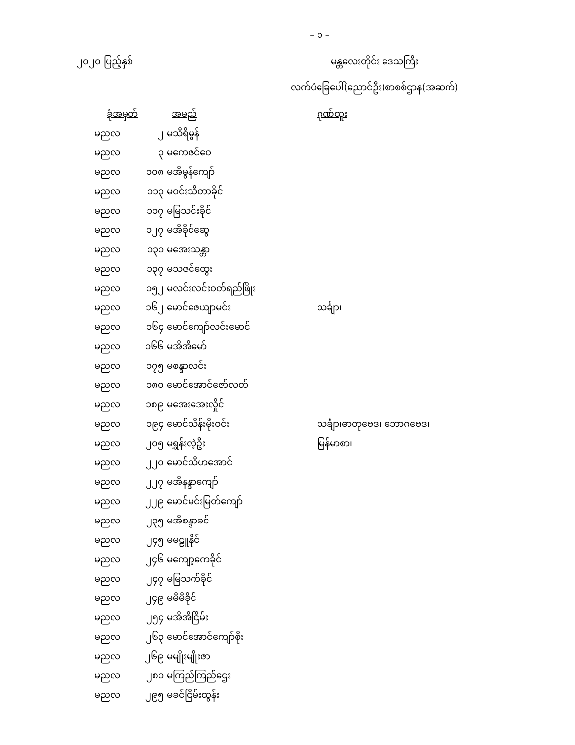– ၁ –
၂၀၂၀ ပြည့်နှစ် မန္တလေးတိုင်း ဒေသကြီး
လက်ပံခြေပေါ်(ညောင်ဦး)စာစစ်ဌာန(အဆက်)
| ခုံအမှတ် | | အမည် | ဂုဏ်ထူး |
| --- | --- | --- | --- |
| မညလ | ၂ | မသီရိမွန် | |
| မညလ | ၃ | မကေဇင်ဝေ | |
| မညလ | ၁၀၈ | မအိမွန်ကျော် | |
| မညလ | ၁၁၃ | မဝင်းသီတာခိုင် | |
| မညလ | ၁၁၇ | မမြသင်းခိုင် | |
| မညလ | ၁၂၇ | မအိခိုင်ဆွေ | |
| မညလ | ၁၃၁ | မအေးသန္တာ | |
| မညလ | ၁၃၇ | မသဇင်ထွေး | |
| မညလ | ၁၅၂ | မလင်းလင်းဝတ်ရည်ဖြိုး | |
| မညလ | ၁၆၂ | မောင်ဇေယျာမင်း | သင်္ချာ၊ |
| မညလ | ၁၆၄ | မောင်ကျော်လင်းမောင် | |
| မညလ | ၁၆၆ | မအိအိမော် | |
| မညလ | ၁၇၅ | မစန္ဒာလင်း | |
| မညလ | ၁၈၀ | မောင်အောင်ဇော်လတ် | |
| မညလ | ၁၈၉ | မအေးအေးလှိုင် | |
| မညလ | ၁၉၄ | မောင်သိန်းမိုးဝင်း | သင်္ချာ၊ဓာတုဗေဒ၊ ဘောဂဗေဒ၊ |
| မညလ | ၂၀၅ | မရွှန်းလဲ့ဦး | မြန်မာစာ၊ |
| မညလ | ၂၂၀ | မောင်သီဟအောင် | |
| မညလ | ၂၂၇ | မအိနန္ဒာကျော် | |
| မညလ | ၂၂၉ | မောင်မင်းမြတ်ကျော် | |
| မညလ | ၂၃၅ | မအိစန္ဒာခင် | |
| မညလ | ၂၄၅ | မမဠူနိုင် | |
| မညလ | ၂၄၆ | မကျော့ကေခိုင် | |
| မညလ | ၂၄၇ | မမြသက်ခိုင် | |
| မညလ | ၂၄၉ | မမီမီခိုင် | |
| မညလ | ၂၅၄ | မအိအိငြိမ်း | |
| မညလ | ၂၆၃ | မောင်အောင်ကျော်စိုး | |
| မညလ | ၂၆၉ | မမျိုးမျိုးဇာ | |
| မညလ | ၂၈၁ | မကြည်ကြည်ဌေး | |
| မညလ | ၂၉၅ | မခင်ငြိမ်းထွန်း | |